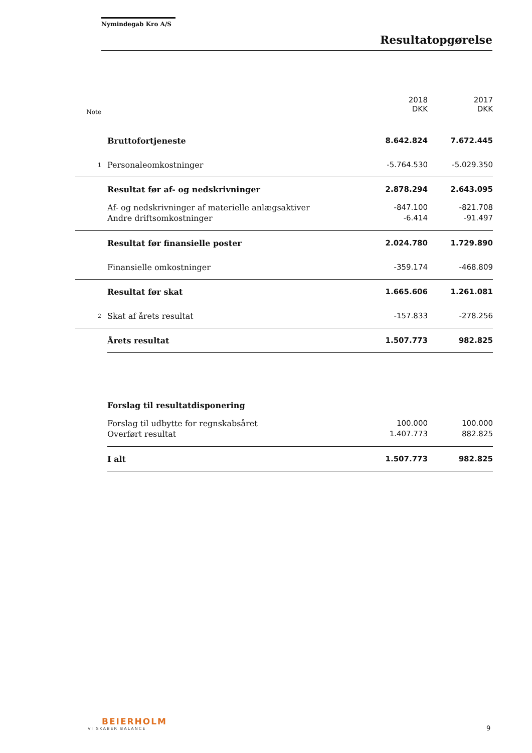Nymindegab Kro A/S
Resultatopgørelse
| Note | | 2018 DKK | 2017 DKK |
| --- | --- | --- | --- |
| | Bruttofortjeneste | 8.642.824 | 7.672.445 |
| 1 | Personaleomkostninger | -5.764.530 | -5.029.350 |
| | Resultat før af- og nedskrivninger | 2.878.294 | 2.643.095 |
| | Af- og nedskrivninger af materielle anlægsaktiver | -847.100 | -821.708 |
| | Andre driftsomkostninger | -6.414 | -91.497 |
| | Resultat før finansielle poster | 2.024.780 | 1.729.890 |
| | Finansielle omkostninger | -359.174 | -468.809 |
| | Resultat før skat | 1.665.606 | 1.261.081 |
| 2 | Skat af årets resultat | -157.833 | -278.256 |
| | Årets resultat | 1.507.773 | 982.825 |
| | Forslag til resultatdisponering | | |
| | Forslag til udbytte for regnskabsåret | 100.000 | 100.000 |
| | Overført resultat | 1.407.773 | 882.825 |
| | I alt | 1.507.773 | 982.825 |
BEIERHOLM
VI SKABER BALANCE
9